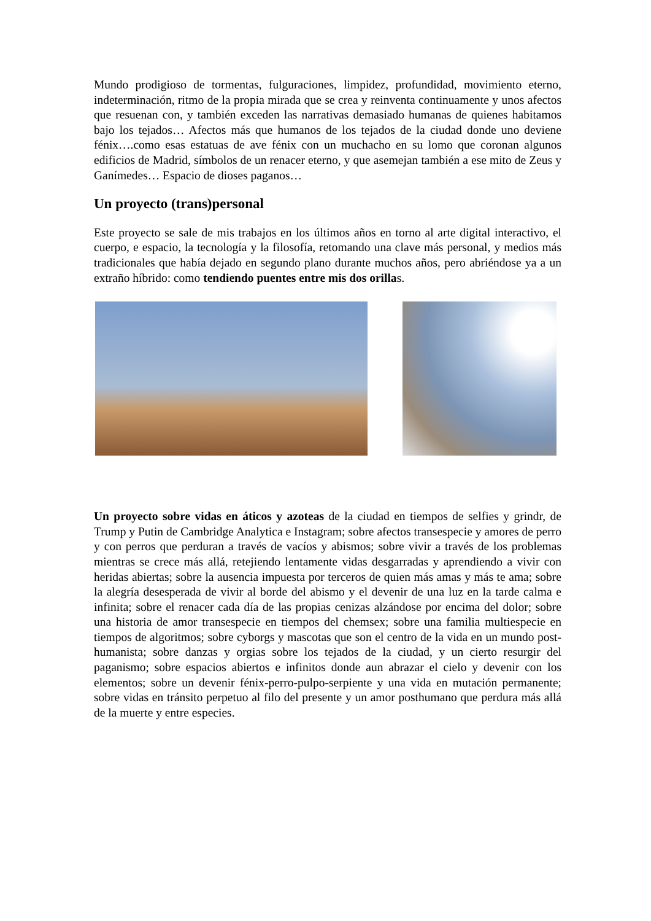Mundo prodigioso de tormentas, fulguraciones, limpidez, profundidad, movimiento eterno, indeterminación, ritmo de la propia mirada que se crea y reinventa continuamente y unos afectos que resuenan con, y también exceden las narrativas demasiado humanas de quienes habitamos bajo los tejados… Afectos más que humanos de los tejados de la ciudad donde uno deviene fénix….como esas estatuas de ave fénix con un muchacho en su lomo que coronan algunos edificios de Madrid, símbolos de un renacer eterno, y que asemejan también a ese mito de Zeus y Ganímedes… Espacio de dioses paganos…
Un proyecto (trans)personal
Este proyecto se sale de mis trabajos en los últimos años en torno al arte digital interactivo, el cuerpo, e espacio, la tecnología y la filosofía, retomando una clave más personal, y medios más tradicionales que había dejado en segundo plano durante muchos años, pero abriéndose ya a un extraño híbrido: como tendiendo puentes entre mis dos orillas.
Un proyecto sobre vidas en áticos y azoteas de la ciudad en tiempos de selfies y grindr, de Trump y Putin de Cambridge Analytica e Instagram; sobre afectos transespecie y amores de perro y con perros que perduran a través de vacíos y abismos; sobre vivir a través de los problemas mientras se crece más allá, retejiendo lentamente vidas desgarradas y aprendiendo a vivir con heridas abiertas; sobre la ausencia impuesta por terceros de quien más amas y más te ama; sobre la alegría desesperada de vivir al borde del abismo y el devenir de una luz en la tarde calma e infinita; sobre el renacer cada día de las propias cenizas alzándose por encima del dolor; sobre una historia de amor transespecie en tiempos del chemsex; sobre una familia multiespecie en tiempos de algoritmos; sobre cyborgs y mascotas que son el centro de la vida en un mundo post-humanista; sobre danzas y orgias sobre los tejados de la ciudad, y un cierto resurgir del paganismo; sobre espacios abiertos e infinitos donde aun abrazar el cielo y devenir con los elementos; sobre un devenir fénix-perro-pulpo-serpiente y una vida en mutación permanente; sobre vidas en tránsito perpetuo al filo del presente y un amor posthumano que perdura más allá de la muerte y entre especies.